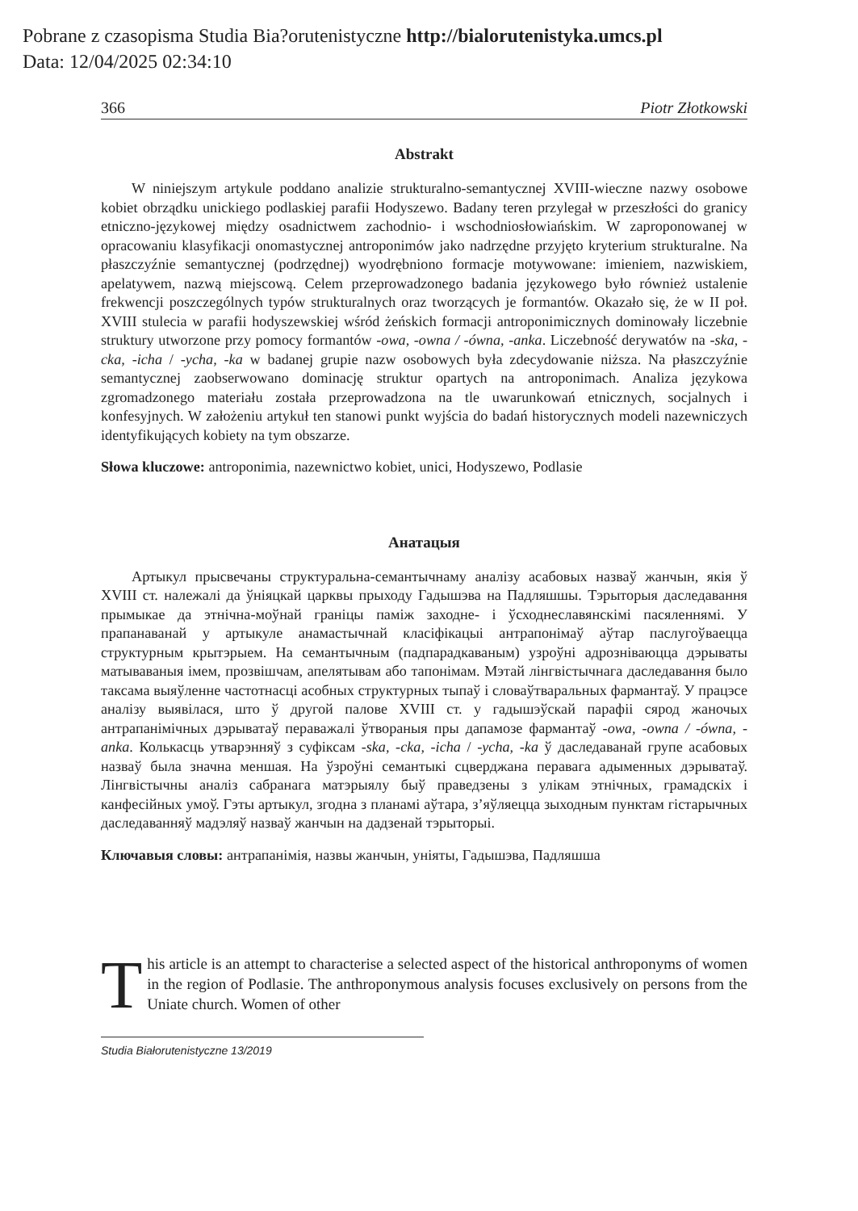Pobrane z czasopisma Studia Bia?orutenistyczne http://bialorutenistyka.umcs.pl
Data: 12/04/2025 02:34:10
366 Piotr Złotkowski
Abstrakt
W niniejszym artykule poddano analizie strukturalno-semantycznej XVIII-wieczne nazwy osobowe kobiet obrządku unickiego podlaskiej parafii Hodyszewo. Badany teren przylegał w przeszłości do granicy etniczno-językowej między osadnictwem zachodnio- i wschodniosłowiańskim. W zaproponowanej w opracowaniu klasyfikacji onomastycznej antroponimów jako nadrzędne przyjęto kryterium strukturalne. Na płaszczyźnie semantycznej (podrzędnej) wyodrębniono formacje motywowane: imieniem, nazwiskiem, apelatywem, nazwą miejscową. Celem przeprowadzonego badania językowego było również ustalenie frekwencji poszczególnych typów strukturalnych oraz tworzących je formantów. Okazało się, że w II poł. XVIII stulecia w parafii hodyszewskiej wśród żeńskich formacji antroponimicznych dominowały liczebnie struktury utworzone przy pomocy formantów -owa, -owna / -ówna, -anka. Liczebność derywatów na -ska, -cka, -icha / -ycha, -ka w badanej grupie nazw osobowych była zdecydowanie niższa. Na płaszczyźnie semantycznej zaobserwowano dominację struktur opartych na antroponimach. Analiza językowa zgromadzonego materiału została przeprowadzona na tle uwarunkowań etnicznych, socjalnych i konfesyjnych. W założeniu artykuł ten stanowi punkt wyjścia do badań historycznych modeli nazewniczych identyfikujących kobiety na tym obszarze.
Słowa kluczowe: antroponimia, nazewnictwo kobiet, unici, Hodyszewo, Podlasie
Анатацыя
Артыкул прысвечаны структуральна-семантычнаму аналізу асабовых назваў жанчын, якія ў XVIII ст. належалі да ўніяцкай царквы прыходу Гадышэва на Падляшшы. Тэрыторыя даследавання прымыкае да этнічна-моўнай граніцы паміж заходне- і ўсходнеславянскімі пасяленнямі. У прапанаванай у артыкуле анамастычнай класіфікацыі антрапонімаў аўтар паслугоўваецца структурным крытэрыем. На семантычным (падпарадкаваным) узроўні адрозніваюцца дэрываты матываваныя імем, прозвішчам, апелятывам або тапонімам. Мэтай лінгвістычнага даследавання было таксама выяўленне частотнасці асобных структурных тыпаў і словаўтваральных фармантаў. У працэсе аналізу выявілася, што ў другой палове XVIII ст. у гадышэўскай парафіі сярод жаночых антрапанімічных дэрыватаў пераважалі ўтвораныя пры дапамозе фармантаў -owa, -owna / -ówna, -anka. Колькасць утварэнняў з суфіксам -ska, -cka, -icha / -ycha, -ka ў даследаванай групе асабовых назваў была значна меншая. На ўзроўні семантыкі сцверджана перавага адыменных дэрыватаў. Лінгвістычны аналіз сабранага матэрыялу быў праведзены з улікам этнічных, грамадскіх і канфесійных умоў. Гэты артыкул, згодна з планамі аўтара, з’яўляецца зыходным пунктам гістарычных даследаванняў мадэляў назваў жанчын на дадзенай тэрыторыі.
Ключавыя словы: антрапанімія, назвы жанчын, уніяты, Гадышэва, Падляшша
This article is an attempt to characterise a selected aspect of the historical anthroponyms of women in the region of Podlasie. The anthroponymous analysis focuses exclusively on persons from the Uniate church. Women of other
Studia Białorutenistyczne 13/2019